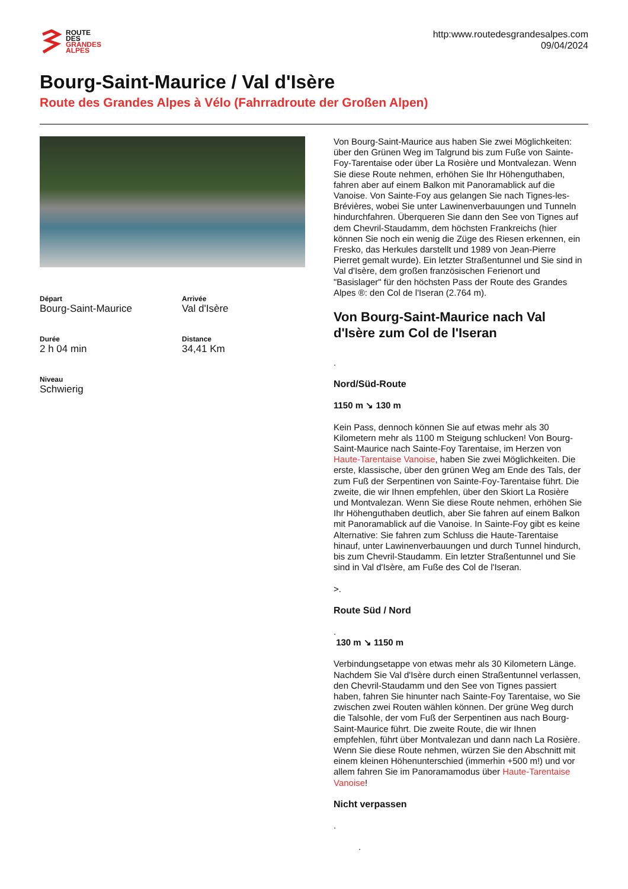ROUTE
DES
GRANDES
ALPES
http:www.routedesgrandesalpes.com
09/04/2024
Bourg-Saint-Maurice / Val d'Isère
Route des Grandes Alpes à Vélo (Fahrradroute der Großen Alpen)
Départ
Bourg-Saint-Maurice
Arrivée
Val d'Isère
Durée
2 h 04 min
Distance
34,41 Km
Niveau
Schwierig
Von Bourg-Saint-Maurice aus haben Sie zwei Möglichkeiten: über den Grünen Weg im Talgrund bis zum Fuße von Sainte-Foy-Tarentaise oder über La Rosière und Montvalezan. Wenn Sie diese Route nehmen, erhöhen Sie Ihr Höhenguthaben, fahren aber auf einem Balkon mit Panoramablick auf die Vanoise. Von Sainte-Foy aus gelangen Sie nach Tignes-les-Brévières, wobei Sie unter Lawinenverbauungen und Tunneln hindurchfahren. Überqueren Sie dann den See von Tignes auf dem Chevril-Staudamm, dem höchsten Frankreichs (hier können Sie noch ein wenig die Züge des Riesen erkennen, ein Fresko, das Herkules darstellt und 1989 von Jean-Pierre Pierret gemalt wurde). Ein letzter Straßentunnel und Sie sind in Val d'Isère, dem großen französischen Ferienort und "Basislager" für den höchsten Pass der Route des Grandes Alpes ®: den Col de l'Iseran (2.764 m).
Von Bourg-Saint-Maurice nach Val d'Isère zum Col de l'Iseran
.
Nord/Süd-Route
1150 m ↘ 130 m
Kein Pass, dennoch können Sie auf etwas mehr als 30 Kilometern mehr als 1100 m Steigung schlucken! Von Bourg-Saint-Maurice nach Sainte-Foy Tarentaise, im Herzen von Haute-Tarentaise Vanoise, haben Sie zwei Möglichkeiten. Die erste, klassische, über den grünen Weg am Ende des Tals, der zum Fuß der Serpentinen von Sainte-Foy-Tarentaise führt. Die zweite, die wir Ihnen empfehlen, über den Skiort La Rosière und Montvalezan. Wenn Sie diese Route nehmen, erhöhen Sie Ihr Höhenguthaben deutlich, aber Sie fahren auf einem Balkon mit Panoramablick auf die Vanoise. In Sainte-Foy gibt es keine Alternative: Sie fahren zum Schluss die Haute-Tarentaise hinauf, unter Lawinenverbauungen und durch Tunnel hindurch, bis zum Chevril-Staudamm. Ein letzter Straßentunnel und Sie sind in Val d'Isère, am Fuße des Col de l'Iseran.
>.
Route Süd / Nord
.
130 m ↘ 1150 m
Verbindungsetappe von etwas mehr als 30 Kilometern Länge. Nachdem Sie Val d'Isère durch einen Straßentunnel verlassen, den Chevril-Staudamm und den See von Tignes passiert haben, fahren Sie hinunter nach Sainte-Foy Tarentaise, wo Sie zwischen zwei Routen wählen können. Der grüne Weg durch die Talsohle, der vom Fuß der Serpentinen aus nach Bourg-Saint-Maurice führt. Die zweite Route, die wir Ihnen empfehlen, führt über Montvalezan und dann nach La Rosière. Wenn Sie diese Route nehmen, würzen Sie den Abschnitt mit einem kleinen Höhenunterschied (immerhin +500 m!) und vor allem fahren Sie im Panoramamodus über Haute-Tarentaise Vanoise!
Nicht verpassen
.
.